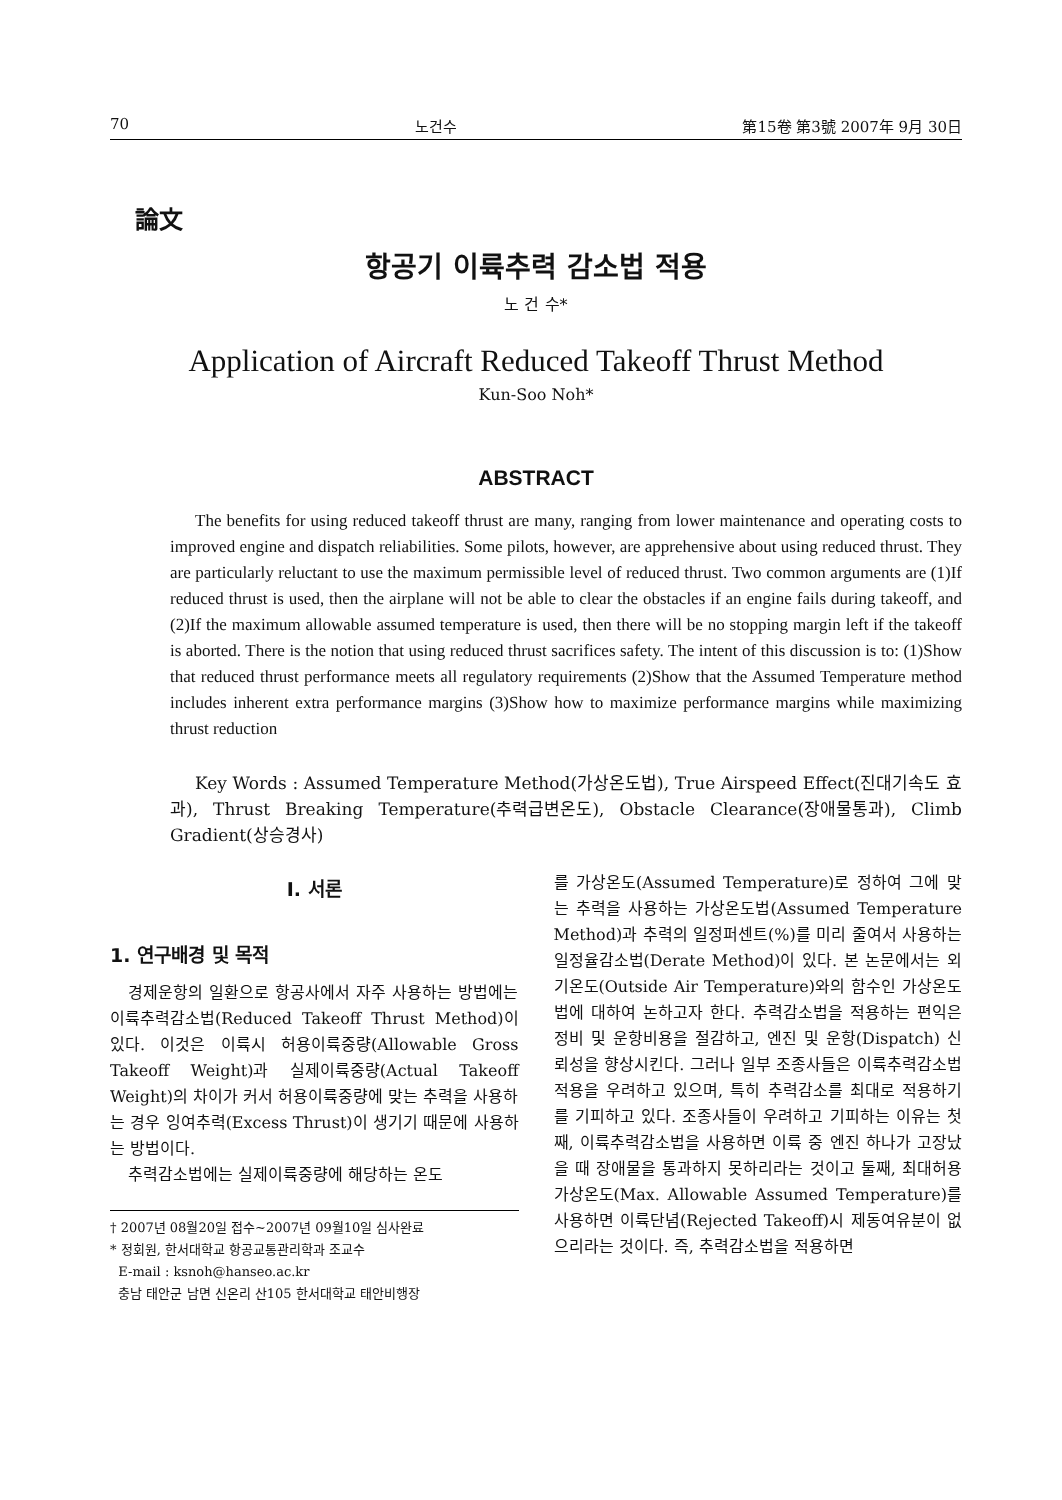70 노건수 第15卷 第3號 2007年 9月 30日
論文
항공기 이륙추력 감소법 적용
노 건 수*
Application of Aircraft Reduced Takeoff Thrust Method
Kun-Soo Noh*
ABSTRACT
The benefits for using reduced takeoff thrust are many, ranging from lower maintenance and operating costs to improved engine and dispatch reliabilities. Some pilots, however, are apprehensive about using reduced thrust. They are particularly reluctant to use the maximum permissible level of reduced thrust. Two common arguments are (1)If reduced thrust is used, then the airplane will not be able to clear the obstacles if an engine fails during takeoff, and (2)If the maximum allowable assumed temperature is used, then there will be no stopping margin left if the takeoff is aborted. There is the notion that using reduced thrust sacrifices safety. The intent of this discussion is to: (1)Show that reduced thrust performance meets all regulatory requirements (2)Show that the Assumed Temperature method includes inherent extra performance margins (3)Show how to maximize performance margins while maximizing thrust reduction
Key Words : Assumed Temperature Method(가상온도법), True Airspeed Effect(진대기속도 효과), Thrust Breaking Temperature(추력급변온도), Obstacle Clearance(장애물통과), Climb Gradient(상승경사)
I. 서론
1. 연구배경 및 목적
경제운항의 일환으로 항공사에서 자주 사용하는 방법에는 이륙추력감소법(Reduced Takeoff Thrust Method)이 있다. 이것은 이륙시 허용이륙중량(Allowable Gross Takeoff Weight)과 실제이륙중량(Actual Takeoff Weight)의 차이가 커서 허용이륙중량에 맞는 추력을 사용하는 경우 잉여추력(Excess Thrust)이 생기기 때문에 사용하는 방법이다.
추력감소법에는 실제이륙중량에 해당하는 온도
† 2007년 08월20일 접수~2007년 09월10일 심사완료
* 정회원, 한서대학교 항공교통관리학과 조교수
E-mail : ksnoh@hanseo.ac.kr
충남 태안군 남면 신온리 산105 한서대학교 태안비행장
를 가상온도(Assumed Temperature)로 정하여 그에 맞는 추력을 사용하는 가상온도법(Assumed Temperature Method)과 추력의 일정퍼센트(%)를 미리 줄여서 사용하는 일정율감소법(Derate Method)이 있다. 본 논문에서는 외기온도(Outside Air Temperature)와의 함수인 가상온도법에 대하여 논하고자 한다. 추력감소법을 적용하는 편익은 정비 및 운항비용을 절감하고, 엔진 및 운항(Dispatch) 신뢰성을 향상시킨다. 그러나 일부 조종사들은 이륙추력감소법 적용을 우려하고 있으며, 특히 추력감소를 최대로 적용하기를 기피하고 있다. 조종사들이 우려하고 기피하는 이유는 첫째, 이륙추력감소법을 사용하면 이륙 중 엔진 하나가 고장났을 때 장애물을 통과하지 못하리라는 것이고 둘째, 최대허용 가상온도(Max. Allowable Assumed Temperature)를 사용하면 이륙단념(Rejected Takeoff)시 제동여유분이 없으리라는 것이다. 즉, 추력감소법을 적용하면